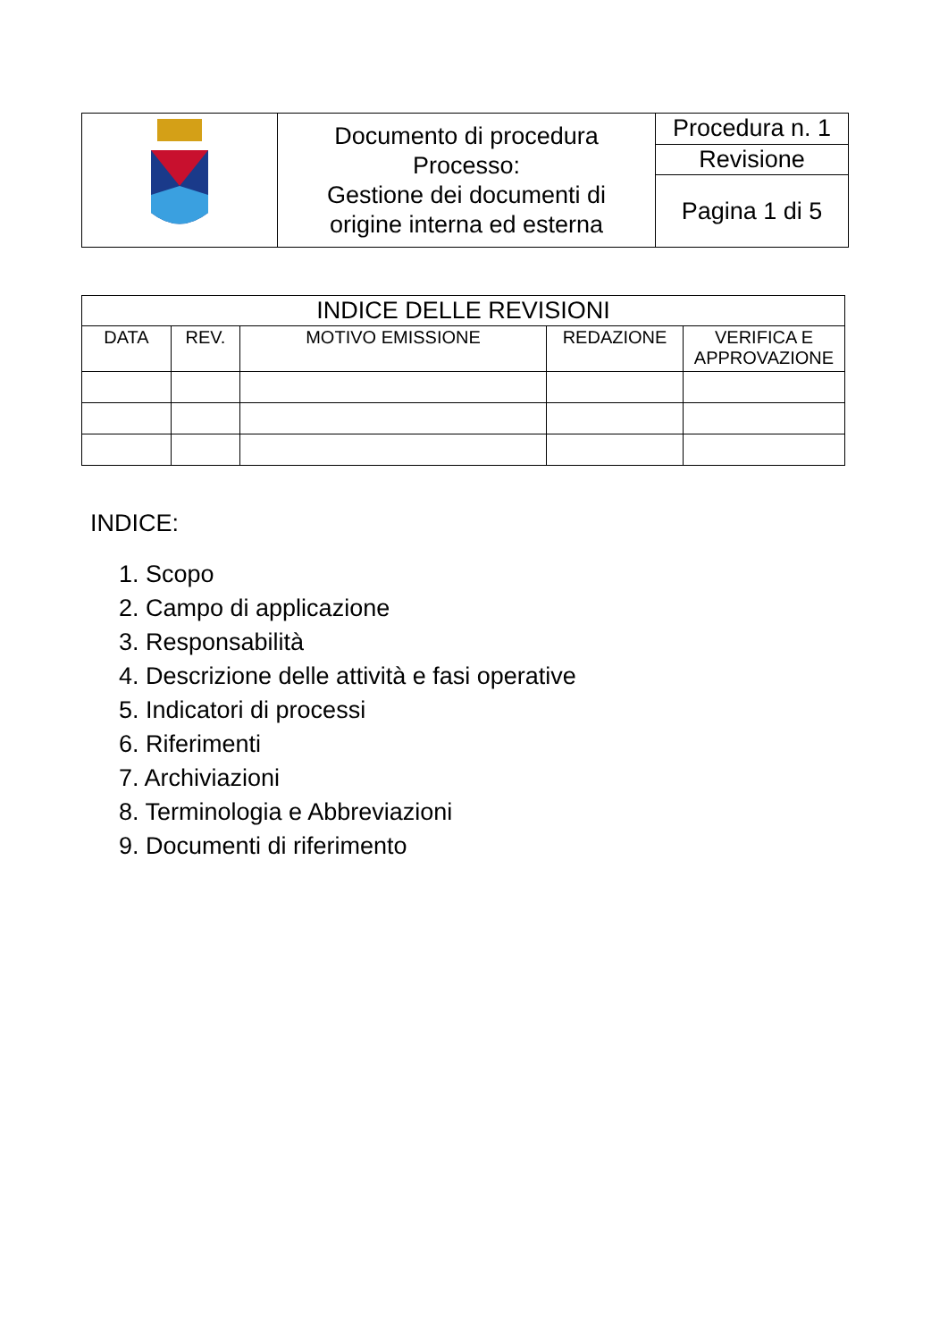| | Documento di procedura Processo: Gestione dei documenti di origine interna ed esterna | Procedura n. 1 |
| | | Revisione |
| | | Pagina 1 di 5 |
| INDICE DELLE REVISIONI | | | | |
| --- | --- | --- | --- | --- |
| DATA | REV. | MOTIVO EMISSIONE | REDAZIONE | VERIFICA E APPROVAZIONE |
INDICE:
1. Scopo
2. Campo di applicazione
3. Responsabilità
4. Descrizione delle attività e fasi operative
5. Indicatori di processi
6. Riferimenti
7. Archiviazioni
8. Terminologia e Abbreviazioni
9. Documenti di riferimento